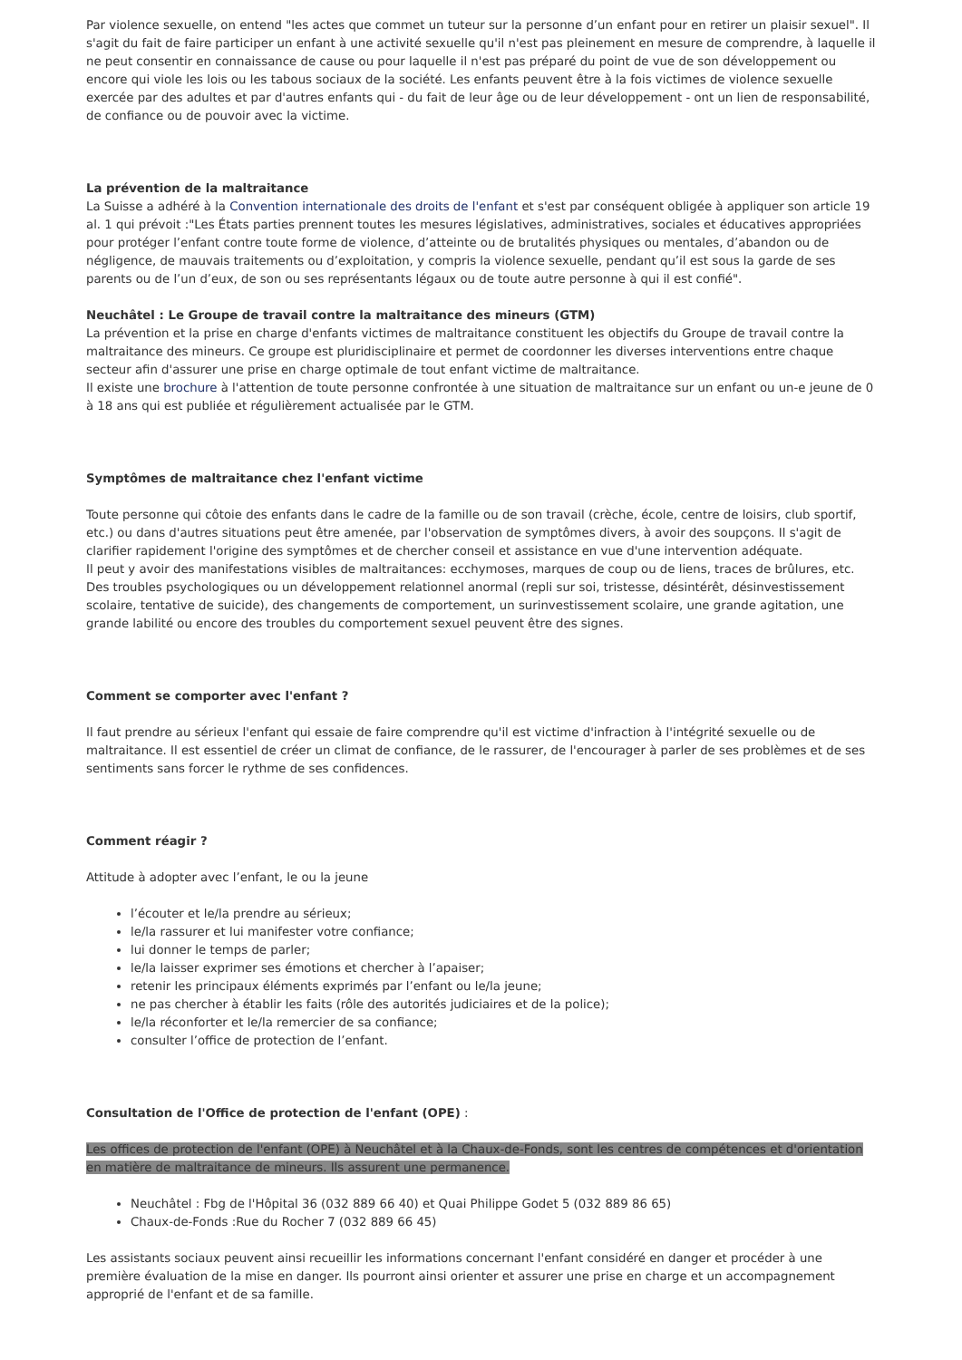Par violence sexuelle, on entend "les actes que commet un tuteur sur la personne d’un enfant pour en retirer un plaisir sexuel". Il s'agit du fait de faire participer un enfant à une activité sexuelle qu'il n'est pas pleinement en mesure de comprendre, à laquelle il ne peut consentir en connaissance de cause ou pour laquelle il n'est pas préparé du point de vue de son développement ou encore qui viole les lois ou les tabous sociaux de la société. Les enfants peuvent être à la fois victimes de violence sexuelle exercée par des adultes et par d'autres enfants qui - du fait de leur âge ou de leur développement - ont un lien de responsabilité, de confiance ou de pouvoir avec la victime.
La prévention de la maltraitance
La Suisse a adhéré à la Convention internationale des droits de l'enfant et s'est par conséquent obligée à appliquer son article 19 al. 1 qui prévoit :"Les États parties prennent toutes les mesures législatives, administratives, sociales et éducatives appropriées pour protéger l’enfant contre toute forme de violence, d’atteinte ou de brutalités physiques ou mentales, d’abandon ou de négligence, de mauvais traitements ou d’exploitation, y compris la violence sexuelle, pendant qu’il est sous la garde de ses parents ou de l’un d’eux, de son ou ses représentants légaux ou de toute autre personne à qui il est confié".
Neuchâtel : Le Groupe de travail contre la maltraitance des mineurs (GTM)
La prévention et la prise en charge d'enfants victimes de maltraitance constituent les objectifs du Groupe de travail contre la maltraitance des mineurs. Ce groupe est pluridisciplinaire et permet de coordonner les diverses interventions entre chaque secteur afin d'assurer une prise en charge optimale de tout enfant victime de maltraitance.
Il existe une brochure à l'attention de toute personne confrontée à une situation de maltraitance sur un enfant ou un-e jeune de 0 à 18 ans qui est publiée et régulièrement actualisée par le GTM.
Symptômes de maltraitance chez l'enfant victime
Toute personne qui côtoie des enfants dans le cadre de la famille ou de son travail (crèche, école, centre de loisirs, club sportif, etc.) ou dans d'autres situations peut être amenée, par l'observation de symptômes divers, à avoir des soupçons. Il s'agit de clarifier rapidement l'origine des symptômes et de chercher conseil et assistance en vue d'une intervention adéquate.
Il peut y avoir des manifestations visibles de maltraitances: ecchymoses, marques de coup ou de liens, traces de brûlures, etc.
Des troubles psychologiques ou un développement relationnel anormal (repli sur soi, tristesse, désintérêt, désinvestissement scolaire, tentative de suicide), des changements de comportement, un surinvestissement scolaire, une grande agitation, une grande labilité ou encore des troubles du comportement sexuel peuvent être des signes.
Comment se comporter avec l'enfant ?
Il faut prendre au sérieux l'enfant qui essaie de faire comprendre qu'il est victime d'infraction à l'intégrité sexuelle ou de maltraitance. Il est essentiel de créer un climat de confiance, de le rassurer, de l'encourager à parler de ses problèmes et de ses sentiments sans forcer le rythme de ses confidences.
Comment réagir ?
Attitude à adopter avec l’enfant, le ou la jeune
l’écouter et le/la prendre au sérieux;
le/la rassurer et lui manifester votre confiance;
lui donner le temps de parler;
le/la laisser exprimer ses émotions et chercher à l’apaiser;
retenir les principaux éléments exprimés par l’enfant ou le/la jeune;
ne pas chercher à établir les faits (rôle des autorités judiciaires et de la police);
le/la réconforter et le/la remercier de sa confiance;
consulter l’office de protection de l’enfant.
Consultation de l'Office de protection de l'enfant (OPE) :
Les offices de protection de l'enfant (OPE) à Neuchâtel et à la Chaux-de-Fonds, sont les centres de compétences et d'orientation en matière de maltraitance de mineurs. Ils assurent une permanence.
Neuchâtel : Fbg de l'Hôpital 36 (032 889 66 40) et Quai Philippe Godet 5 (032 889 86 65)
Chaux-de-Fonds :Rue du Rocher 7 (032 889 66 45)
Les assistants sociaux peuvent ainsi recueillir les informations concernant l'enfant considéré en danger et procéder à une première évaluation de la mise en danger. Ils pourront ainsi orienter et assurer une prise en charge et un accompagnement approprié de l'enfant et de sa famille.